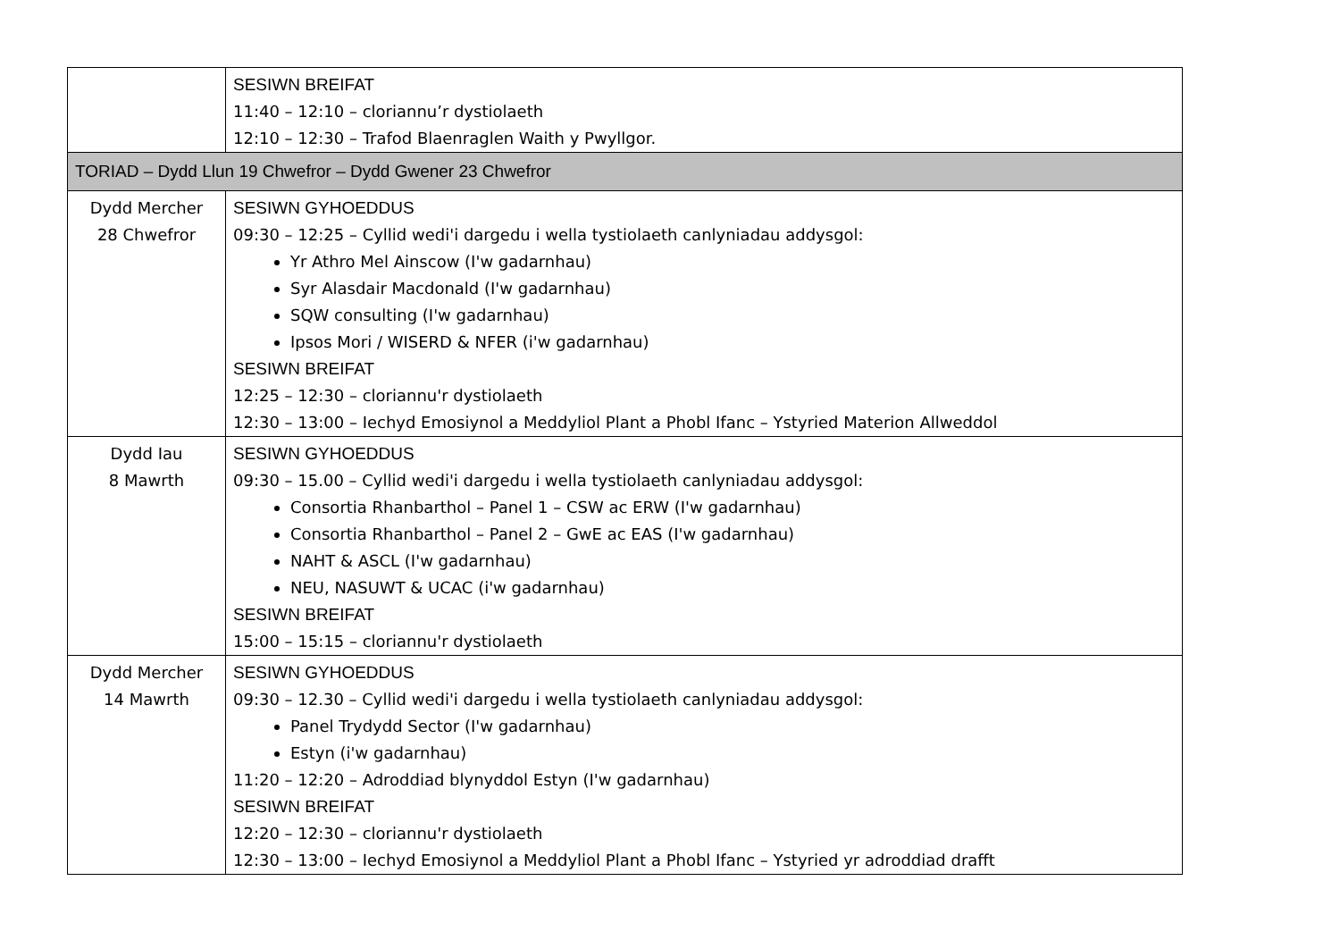| | SESIWN BREIFAT 11:40 – 12:10 – cloriannu’r dystiolaeth 12:10 – 12:30 – Trafod Blaenraglen Waith y Pwyllgor. |
| TORIAD – Dydd Llun 19 Chwefror – Dydd Gwener 23 Chwefror | |
| Dydd Mercher 28 Chwefror | SESIWN GYHOEDDUS 09:30 – 12:25 – Cyllid wedi'i dargedu i wella tystiolaeth canlyniadau addysgol: Yr Athro Mel Ainscow (I'w gadarnhau) Syr Alasdair Macdonald (I'w gadarnhau) SQW consulting (I'w gadarnhau) Ipsos Mori / WISERD & NFER (i'w gadarnhau) SESIWN BREIFAT 12:25 – 12:30 – cloriannu'r dystiolaeth 12:30 – 13:00 – Iechyd Emosiynol a Meddyliol Plant a Phobl Ifanc – Ystyried Materion Allweddol |
| Dydd Iau 8 Mawrth | SESIWN GYHOEDDUS 09:30 – 15.00 – Cyllid wedi'i dargedu i wella tystiolaeth canlyniadau addysgol: Consortia Rhanbarthol – Panel 1 – CSW ac ERW (I'w gadarnhau) Consortia Rhanbarthol – Panel 2 – GwE ac EAS (I'w gadarnhau) NAHT & ASCL (I'w gadarnhau) NEU, NASUWT & UCAC (i'w gadarnhau) SESIWN BREIFAT 15:00 – 15:15 – cloriannu'r dystiolaeth |
| Dydd Mercher 14 Mawrth | SESIWN GYHOEDDUS 09:30 – 12.30 – Cyllid wedi'i dargedu i wella tystiolaeth canlyniadau addysgol: Panel Trydydd Sector (I'w gadarnhau) Estyn (i'w gadarnhau) 11:20 – 12:20 – Adroddiad blynyddol Estyn (I'w gadarnhau) SESIWN BREIFAT 12:20 – 12:30 – cloriannu'r dystiolaeth 12:30 – 13:00 – Iechyd Emosiynol a Meddyliol Plant a Phobl Ifanc – Ystyried yr adroddiad drafft |